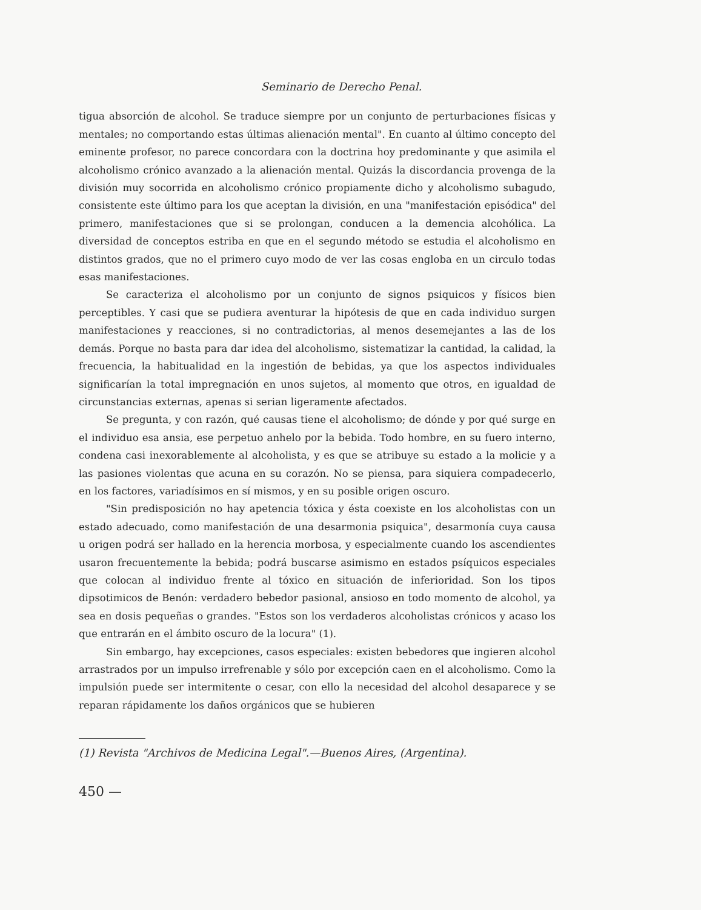Seminario de Derecho Penal.
tigua absorción de alcohol. Se traduce siempre por un conjunto de perturbaciones físicas y mentales; no comportando estas últimas alienación mental". En cuanto al último concepto del eminente profesor, no parece concordara con la doctrina hoy predominante y que asimila el alcoholismo crónico avanzado a la alienación mental. Quizás la discordancia provenga de la división muy socorrida en alcoholismo crónico propiamente dicho y alcoholismo subagudo, consistente este último para los que aceptan la división, en una "manifestación episódica" del primero, manifestaciones que si se prolongan, conducen a la demencia alcohólica. La diversidad de conceptos estriba en que en el segundo método se estudia el alcoholismo en distintos grados, que no el primero cuyo modo de ver las cosas engloba en un circulo todas esas manifestaciones.
Se caracteriza el alcoholismo por un conjunto de signos psiquicos y físicos bien perceptibles. Y casi que se pudiera aventurar la hipótesis de que en cada individuo surgen manifestaciones y reacciones, si no contradictorias, al menos desemejantes a las de los demás. Porque no basta para dar idea del alcoholismo, sistematizar la cantidad, la calidad, la frecuencia, la habitualidad en la ingestión de bebidas, ya que los aspectos individuales significarían la total impregnación en unos sujetos, al momento que otros, en igualdad de circunstancias externas, apenas si serian ligeramente afectados.
Se pregunta, y con razón, qué causas tiene el alcoholismo; de dónde y por qué surge en el individuo esa ansia, ese perpetuo anhelo por la bebida. Todo hombre, en su fuero interno, condena casi inexorablemente al alcoholista, y es que se atribuye su estado a la molicie y a las pasiones violentas que acuna en su corazón. No se piensa, para siquiera compadecerlo, en los factores, variadísimos en sí mismos, y en su posible origen oscuro.
"Sin predisposición no hay apetencia tóxica y ésta coexiste en los alcoholistas con un estado adecuado, como manifestación de una desarmonia psiquica", desarmonía cuya causa u origen podrá ser hallado en la herencia morbosa, y especialmente cuando los ascendientes usaron frecuentemente la bebida; podrá buscarse asimismo en estados psíquicos especiales que colocan al individuo frente al tóxico en situación de inferioridad. Son los tipos dipsotimicos de Benón: verdadero bebedor pasional, ansioso en todo momento de alcohol, ya sea en dosis pequeñas o grandes. "Estos son los verdaderos alcoholistas crónicos y acaso los que entrarán en el ámbito oscuro de la locura" (1).
Sin embargo, hay excepciones, casos especiales: existen bebedores que ingieren alcohol arrastrados por un impulso irrefrenable y sólo por excepción caen en el alcoholismo. Como la impulsión puede ser intermitente o cesar, con ello la necesidad del alcohol desaparece y se reparan rápidamente los daños orgánicos que se hubieren
(1) Revista "Archivos de Medicina Legal".—Buenos Aires, (Argentina).
450 —